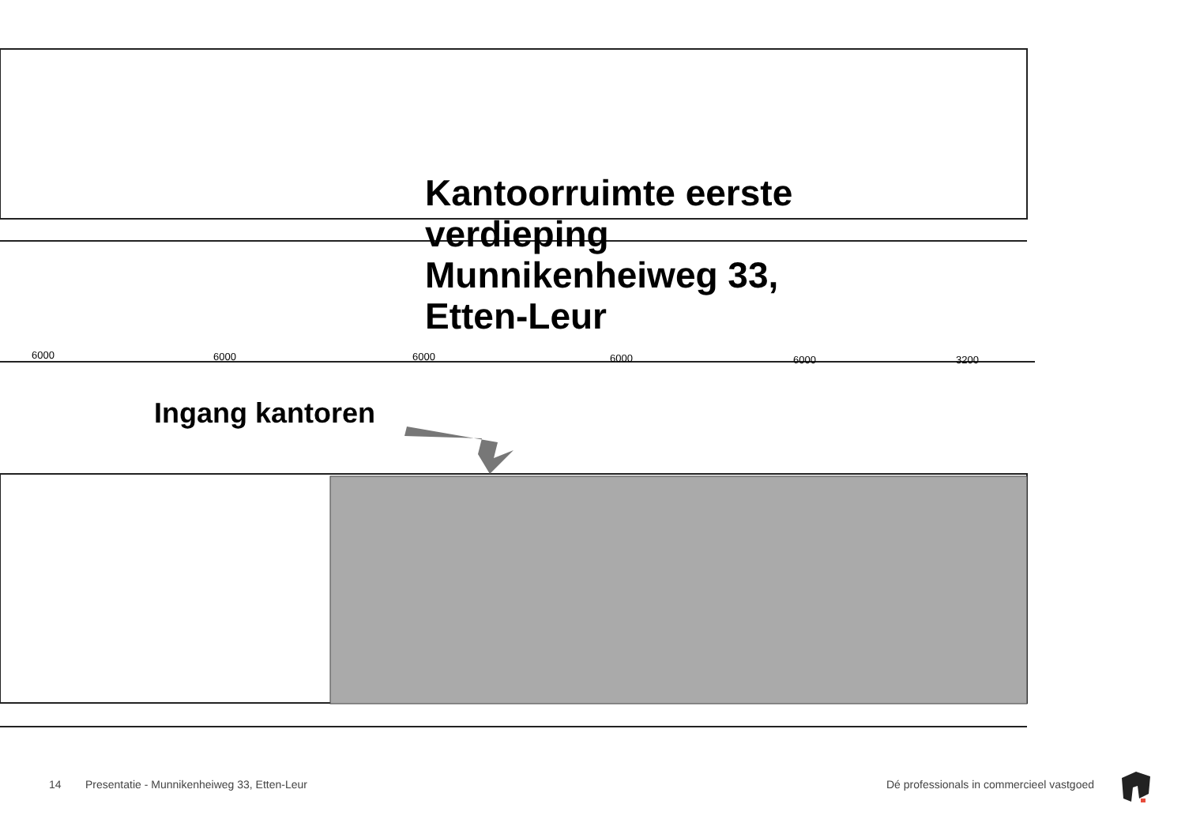6000
6000
6000
6000
6000
3200
Kantoorruimte eerste
verdieping
Munnikenheiweg 33,
Etten-Leur
Ingang kantoren
14 Presentatie - Munnikenheiweg 33, Etten-Leur Dé professionals in commercieel vastgoed